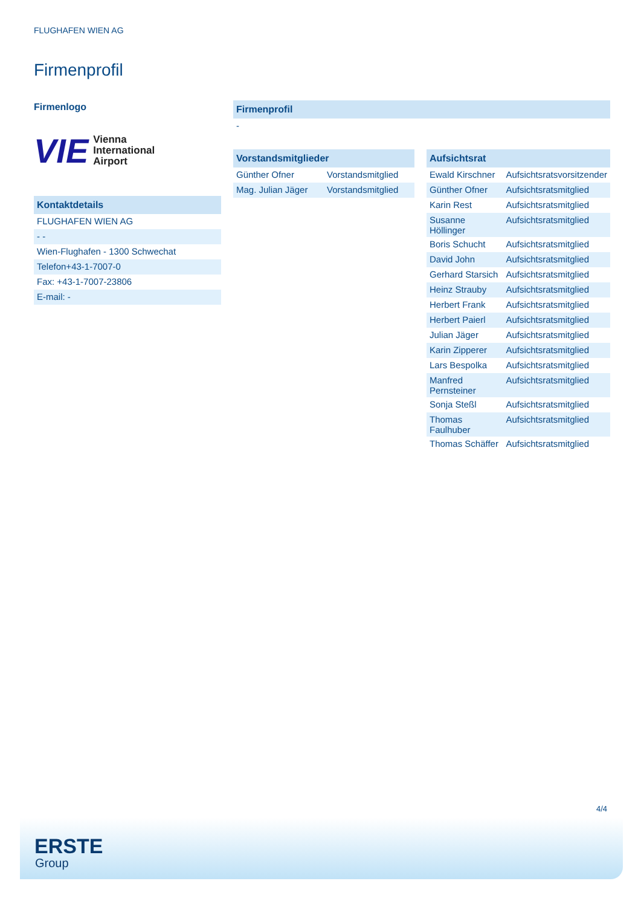FLUGHAFEN WIEN AG
Firmenprofil
Firmenlogo
VIE Vienna
International
Airport
| Kontaktdetails |
| --- |
| FLUGHAFEN WIEN AG |
| - - |
| Wien-Flughafen - 1300 Schwechat |
| Telefon+43-1-7007-0 |
| Fax: +43-1-7007-23806 |
| E-mail: - |
| Firmenprofil |
| --- |
| - |
| Vorstandsmitglieder | |
| --- | --- |
| Günther Ofner | Vorstandsmitglied |
| Mag. Julian Jäger | Vorstandsmitglied |
| Aufsichtsrat | |
| --- | --- |
| Ewald Kirschner | Aufsichtsratsvorsitzender |
| Günther Ofner | Aufsichtsratsmitglied |
| Karin Rest | Aufsichtsratsmitglied |
| Susanne Höllinger | Aufsichtsratsmitglied |
| Boris Schucht | Aufsichtsratsmitglied |
| David John | Aufsichtsratsmitglied |
| Gerhard Starsich | Aufsichtsratsmitglied |
| Heinz Strauby | Aufsichtsratsmitglied |
| Herbert Frank | Aufsichtsratsmitglied |
| Herbert Paierl | Aufsichtsratsmitglied |
| Julian Jäger | Aufsichtsratsmitglied |
| Karin Zipperer | Aufsichtsratsmitglied |
| Lars Bespolka | Aufsichtsratsmitglied |
| Manfred Pernsteiner | Aufsichtsratsmitglied |
| Sonja Steßl | Aufsichtsratsmitglied |
| Thomas Faulhuber | Aufsichtsratsmitglied |
| Thomas Schäffer | Aufsichtsratsmitglied |
4/4
ERSTE
Group